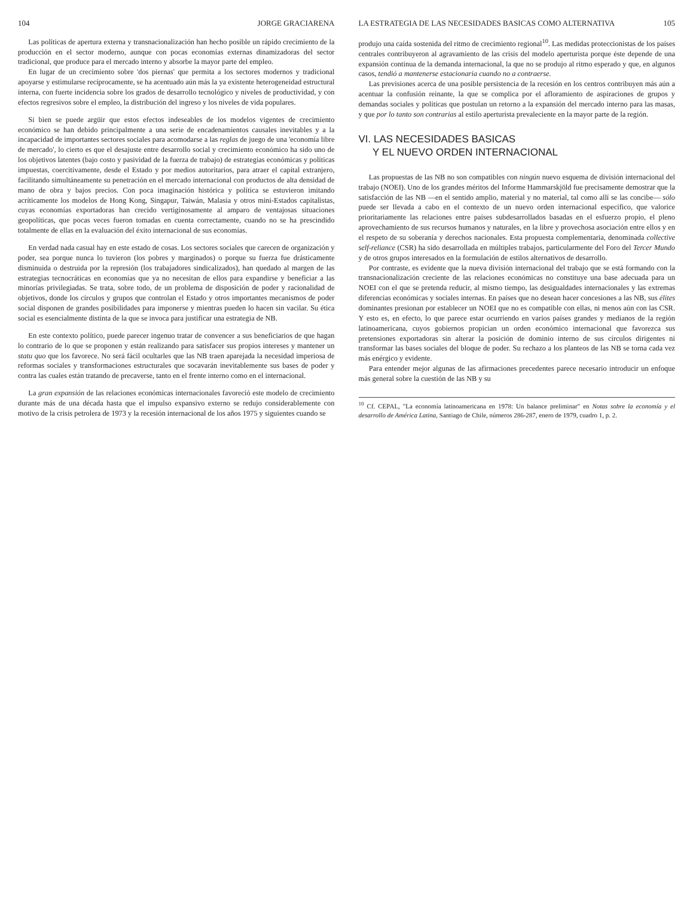104 JORGE GRACIARENA
Las políticas de apertura externa y transnacionalización han hecho posible un rápido crecimiento de la producción en el sector moderno, aunque con pocas economías externas dinamizadoras del sector tradicional, que produce para el mercado interno y absorbe la mayor parte del empleo.
En lugar de un crecimiento sobre 'dos piernas' que permita a los sectores modernos y tradicional apoyarse y estimularse recíprocamente, se ha acentuado aún más la ya existente heterogeneidad estructural interna, con fuerte incidencia sobre los grados de desarrollo tecnológico y niveles de productividad, y con efectos regresivos sobre el empleo, la distribución del ingreso y los niveles de vida populares.
Si bien se puede argüir que estos efectos indeseables de los modelos vigentes de crecimiento económico se han debido principalmente a una serie de encadenamientos causales inevitables y a la incapacidad de importantes sectores sociales para acomodarse a las reglas de juego de una 'economía libre de mercado', lo cierto es que el desajuste entre desarrollo social y crecimiento económico ha sido uno de los objetivos latentes (bajo costo y pasividad de la fuerza de trabajo) de estrategias económicas y políticas impuestas, coercitivamente, desde el Estado y por medios autoritarios, para atraer el capital extranjero, facilitando simultáneamente su penetración en el mercado internacional con productos de alta densidad de mano de obra y bajos precios. Con poca imaginación histórica y política se estuvieron imitando acríticamente los modelos de Hong Kong, Singapur, Taiwán, Malasia y otros mini-Estados capitalistas, cuyas economías exportadoras han crecido vertiginosamente al amparo de ventajosas situaciones geopolíticas, que pocas veces fueron tomadas en cuenta correctamente, cuando no se ha prescindido totalmente de ellas en la evaluación del éxito internacional de sus economías.
En verdad nada casual hay en este estado de cosas. Los sectores sociales que carecen de organización y poder, sea porque nunca lo tuvieron (los pobres y marginados) o porque su fuerza fue drásticamente disminuida o destruida por la represión (los trabajadores sindicalizados), han quedado al margen de las estrategias tecnocráticas en economías que ya no necesitan de ellos para expandirse y beneficiar a las minorías privilegiadas. Se trata, sobre todo, de un problema de disposición de poder y racionalidad de objetivos, donde los círculos y grupos que controlan el Estado y otros importantes mecanismos de poder social disponen de grandes posibilidades para imponerse y mientras pueden lo hacen sin vacilar. Su ética social es esencialmente distinta de la que se invoca para justificar una estrategia de NB.
En este contexto político, puede parecer ingenuo tratar de convencer a sus beneficiarios de que hagan lo contrario de lo que se proponen y están realizando para satisfacer sus propios intereses y mantener un statu quo que los favorece. No será fácil ocultarles que las NB traen aparejada la necesidad imperiosa de reformas sociales y transformaciones estructurales que socavarán inevitablemente sus bases de poder y contra las cuales están tratando de precaverse, tanto en el frente interno como en el internacional.
La gran expansión de las relaciones económicas internacionales favoreció este modelo de crecimiento durante más de una década hasta que el impulso expansivo externo se redujo considerablemente con motivo de la crisis petrolera de 1973 y la recesión internacional de los años 1975 y siguientes cuando se
LA ESTRATEGIA DE LAS NECESIDADES BASICAS COMO ALTERNATIVA 105
produjo una caída sostenida del ritmo de crecimiento regional<sup>10</sup>. Las medidas proteccionistas de los países centrales contribuyeron al agravamiento de las crisis del modelo aperturista porque éste depende de una expansión continua de la demanda internacional, la que no se produjo al ritmo esperado y que, en algunos casos, tendió a mantenerse estacionaria cuando no a contraerse.
Las previsiones acerca de una posible persistencia de la recesión en los centros contribuyen más aún a acentuar la confusión reinante, la que se complica por el afloramiento de aspiraciones de grupos y demandas sociales y políticas que postulan un retorno a la expansión del mercado interno para las masas, y que por lo tanto son contrarias al estilo aperturista prevaleciente en la mayor parte de la región.
VI. LAS NECESIDADES BASICAS
Y EL NUEVO ORDEN INTERNACIONAL
Las propuestas de las NB no son compatibles con ningún nuevo esquema de división internacional del trabajo (NOEI). Uno de los grandes méritos del Informe Hammarskjöld fue precisamente demostrar que la satisfacción de las NB —en el sentido amplio, material y no material, tal como allí se las concibe— sólo puede ser llevada a cabo en el contexto de un nuevo orden internacional específico, que valorice prioritariamente las relaciones entre países subdesarrollados basadas en el esfuerzo propio, el pleno aprovechamiento de sus recursos humanos y naturales, en la libre y provechosa asociación entre ellos y en el respeto de su soberanía y derechos nacionales. Esta propuesta complementaria, denominada collective self-reliance (CSR) ha sido desarrollada en múltiples trabajos, particularmente del Foro del Tercer Mundo y de otros grupos interesados en la formulación de estilos alternativos de desarrollo.
Por contraste, es evidente que la nueva división internacional del trabajo que se está formando con la transnacionalización creciente de las relaciones económicas no constituye una base adecuada para un NOEI con el que se pretenda reducir, al mismo tiempo, las desigualdades internacionales y las extremas diferencias económicas y sociales internas. En países que no desean hacer concesiones a las NB, sus élites dominantes presionan por establecer un NOEI que no es compatible con ellas, ni menos aún con las CSR. Y esto es, en efecto, lo que parece estar ocurriendo en varios países grandes y medianos de la región latinoamericana, cuyos gobiernos propician un orden económico internacional que favorezca sus pretensiones exportadoras sin alterar la posición de dominio interno de sus círculos dirigentes ni transformar las bases sociales del bloque de poder. Su rechazo a los planteos de las NB se torna cada vez más enérgico y evidente.
Para entender mejor algunas de las afirmaciones precedentes parece necesario introducir un enfoque más general sobre la cuestión de las NB y su
<sup>10</sup> Cf. CEPAL, "La economía latinoamericana en 1978: Un balance preliminar" en Notas sobre la economía y el desarrollo de América Latina, Santiago de Chile, números 286-287, enero de 1979, cuadro 1, p. 2.